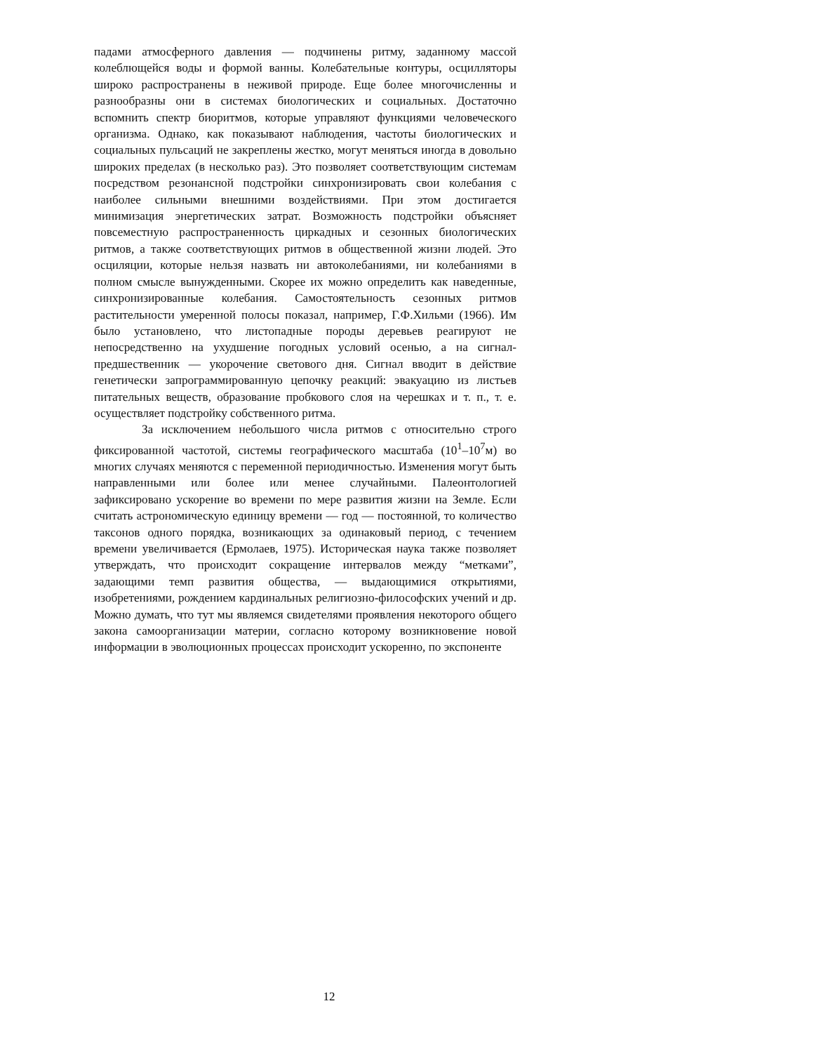падами атмосферного давления — подчинены ритму, заданному массой колеблющейся воды и формой ванны. Колебательные контуры, осцилляторы широко распространены в неживой природе. Еще более многочисленны и разнообразны они в системах биологических и социальных. Достаточно вспомнить спектр биоритмов, которые управляют функциями человеческого организма. Однако, как показывают наблюдения, частоты биологических и социальных пульсаций не закреплены жестко, могут меняться иногда в довольно широких пределах (в несколько раз). Это позволяет соответствующим системам посредством резонансной подстройки синхронизировать свои колебания с наиболее сильными внешними воздействиями. При этом достигается минимизация энергетических затрат. Возможность подстройки объясняет повсеместную распространенность циркадных и сезонных биологических ритмов, а также соответствующих ритмов в общественной жизни людей. Это осциляции, которые нельзя назвать ни автоколебаниями, ни колебаниями в полном смысле вынужденными. Скорее их можно определить как наведенные, синхронизированные колебания. Самостоятельность сезонных ритмов растительности умеренной полосы показал, например, Г.Ф.Хильми (1966). Им было установлено, что листопадные породы деревьев реагируют не непосредственно на ухудшение погодных условий осенью, а на сигнал-предшественник — укорочение светового дня. Сигнал вводит в действие генетически запрограммированную цепочку реакций: эвакуацию из листьев питательных веществ, образование пробкового слоя на черешках и т. п., т. е. осуществляет подстройку собственного ритма.
За исключением небольшого числа ритмов с относительно строго фиксированной частотой, системы географического масштаба (10<sup>1</sup>–10<sup>7</sup>м) во многих случаях меняются с переменной периодичностью. Изменения могут быть направленными или более или менее случайными. Палеонтологией зафиксировано ускорение во времени по мере развития жизни на Земле. Если считать астрономическую единицу времени — год — постоянной, то количество таксонов одного порядка, возникающих за одинаковый период, с течением времени увеличивается (Ермолаев, 1975). Историческая наука также позволяет утверждать, что происходит сокращение интервалов между “метками”, задающими темп развития общества, — выдающимися открытиями, изобретениями, рождением кардинальных религиозно-философских учений и др. Можно думать, что тут мы являемся свидетелями проявления некоторого общего закона самоорганизации материи, согласно которому возникновение новой информации в эволюционных процессах происходит ускоренно, по экспоненте
12